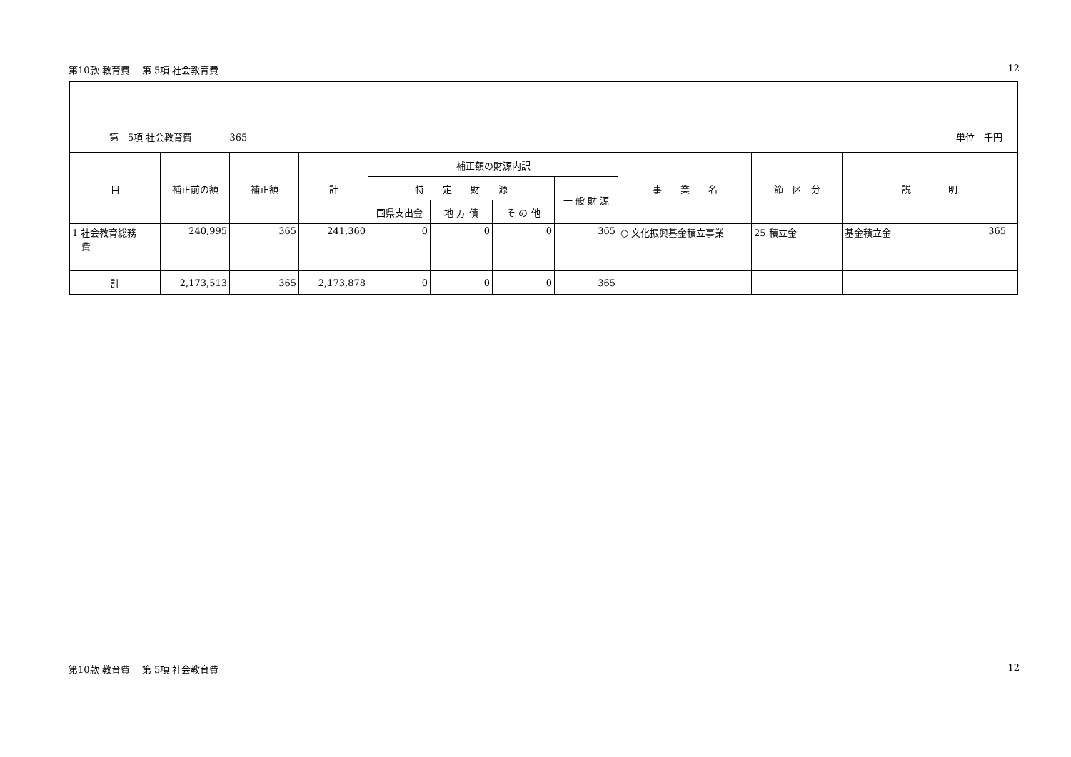第10款 教育費　 第 5項 社会教育費 12
第　5項 社会教育費　　　　365 単位　千円
| 目 | 補正前の額 | 補正額 | 計 | 補正額の財源内訳 | | | | 事 業 名 | 節 区 分 | 説 明 |
| --- | --- | --- | --- | --- | --- | --- | --- | --- | --- | --- |
| | | | | 特 定 財 源 | | | 一 般 財 源 | | | |
| | | | | 国県支出金 | 地 方 債 | そ の 他 | | | | |
| 1 社会教育総務 費 | 240,995 | 365 | 241,360 | 0 | 0 | 0 | 365 | ○ 文化振興基金積立事業 | 25 積立金 | 基金積立金 365 |
| 計 | 2,173,513 | 365 | 2,173,878 | 0 | 0 | 0 | 365 | | | |
第10款 教育費　 第 5項 社会教育費 12